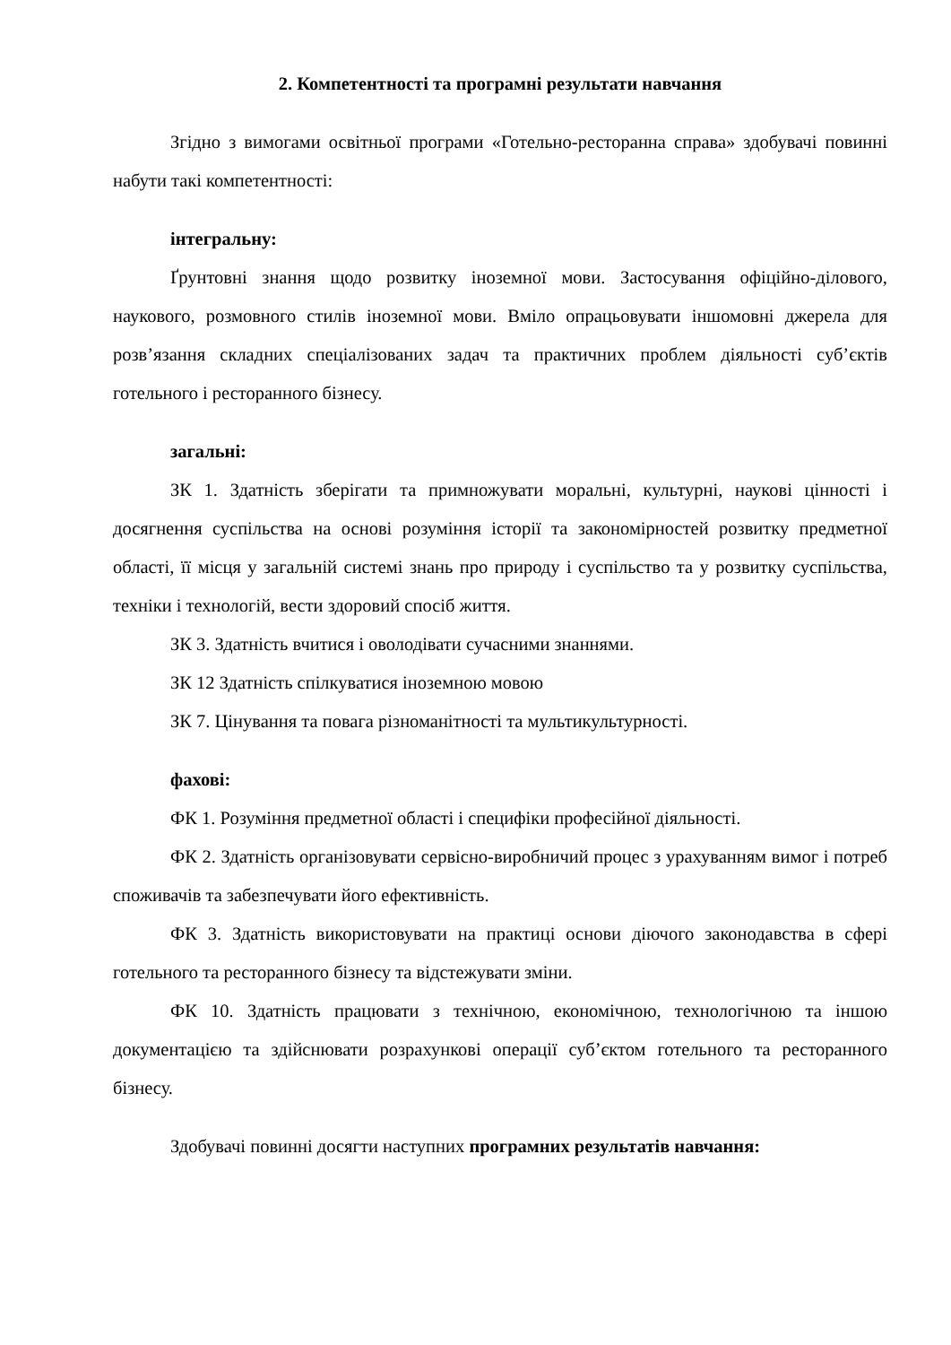2. Компетентності та програмні результати навчання
Згідно з вимогами освітньої програми «Готельно-ресторанна справа» здобувачі повинні набути такі компетентності:
інтегральну:
Ґрунтовні знання щодо розвитку іноземної мови. Застосування офіційно-ділового, наукового, розмовного стилів іноземної мови. Вміло опрацьовувати іншомовні джерела для розв’язання складних спеціалізованих задач та практичних проблем діяльності суб’єктів готельного і ресторанного бізнесу.
загальні:
ЗК 1. Здатність зберігати та примножувати моральні, культурні, наукові цінності і досягнення суспільства на основі розуміння історії та закономірностей розвитку предметної області, її місця у загальній системі знань про природу і суспільство та у розвитку суспільства, техніки і технологій, вести здоровий спосіб життя.
ЗК 3. Здатність вчитися і оволодівати сучасними знаннями.
ЗК 12 Здатність спілкуватися іноземною мовою
ЗК 7. Цінування та повага різноманітності та мультикультурності.
фахові:
ФК 1. Розуміння предметної області і специфіки професійної діяльності.
ФК 2. Здатність організовувати сервісно-виробничий процес з урахуванням вимог і потреб споживачів та забезпечувати його ефективність.
ФК 3. Здатність використовувати на практиці основи діючого законодавства в сфері готельного та ресторанного бізнесу та відстежувати зміни.
ФК 10. Здатність працювати з технічною, економічною, технологічною та іншою документацією та здійснювати розрахункові операції суб’єктом готельного та ресторанного бізнесу.
Здобувачі повинні досягти наступних програмних результатів навчання: